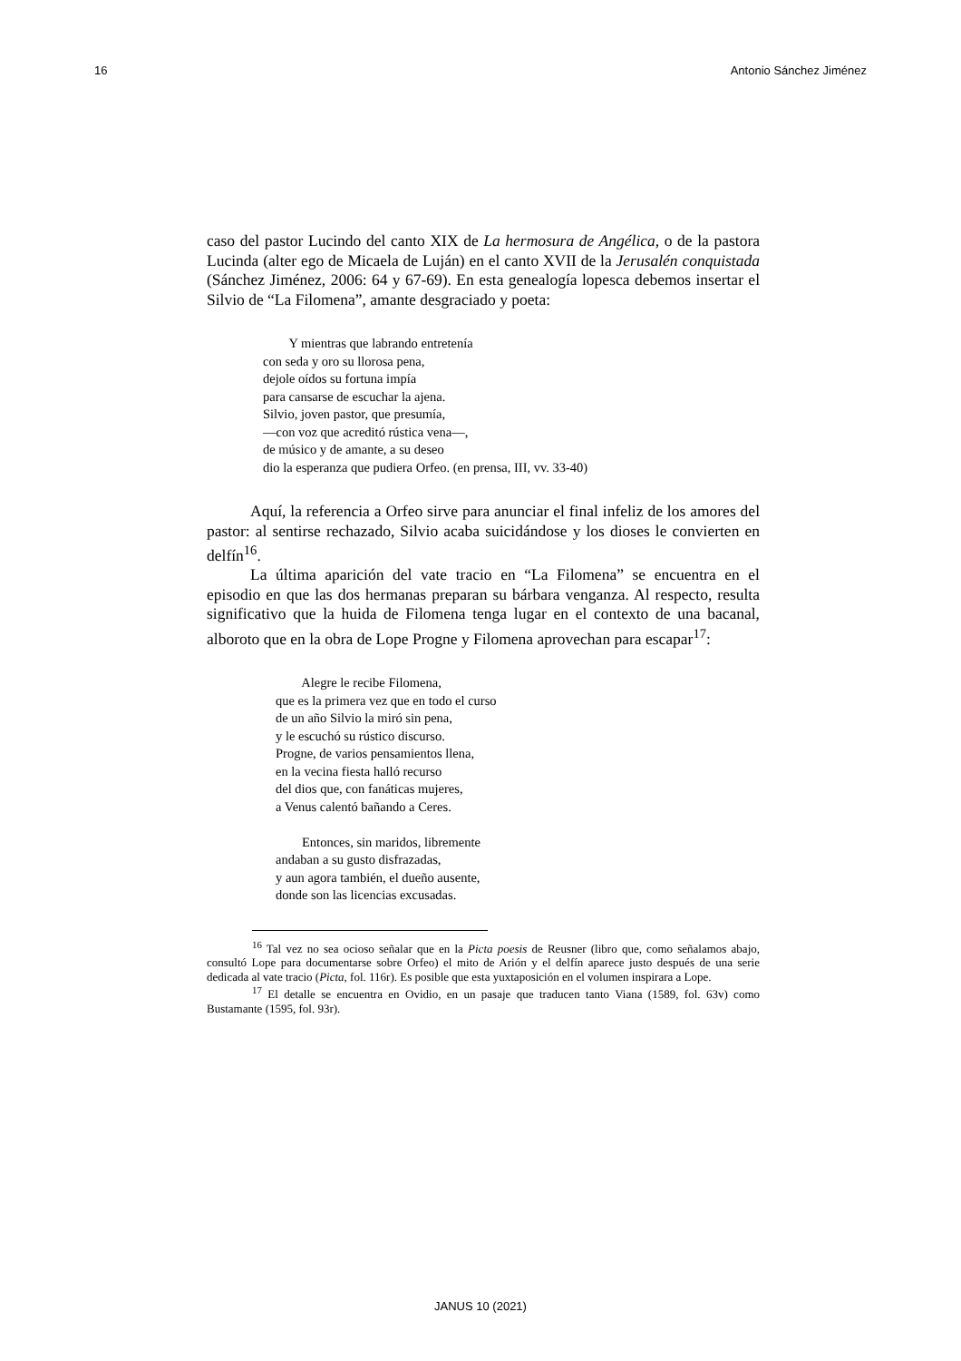16 Antonio Sánchez Jiménez
caso del pastor Lucindo del canto XIX de La hermosura de Angélica, o de la pastora Lucinda (alter ego de Micaela de Luján) en el canto XVII de la Jerusalén conquistada (Sánchez Jiménez, 2006: 64 y 67-69). En esta genealogía lopesca debemos insertar el Silvio de “La Filomena”, amante desgraciado y poeta:
Y mientras que labrando entretenía
con seda y oro su llorosa pena,
dejole oídos su fortuna impía
para cansarse de escuchar la ajena.
Silvio, joven pastor, que presumía,
—con voz que acreditó rústica vena—,
de músico y de amante, a su deseo
dio la esperanza que pudiera Orfeo. (en prensa, III, vv. 33-40)
Aquí, la referencia a Orfeo sirve para anunciar el final infeliz de los amores del pastor: al sentirse rechazado, Silvio acaba suicidándose y los dioses le convierten en delfín<sup>16</sup>.
La última aparición del vate tracio en “La Filomena” se encuentra en el episodio en que las dos hermanas preparan su bárbara venganza. Al respecto, resulta significativo que la huida de Filomena tenga lugar en el contexto de una bacanal, alboroto que en la obra de Lope Progne y Filomena aprovechan para escapar<sup>17</sup>:
Alegre le recibe Filomena,
que es la primera vez que en todo el curso
de un año Silvio la miró sin pena,
y le escuchó su rústico discurso.
Progne, de varios pensamientos llena,
en la vecina fiesta halló recurso
del dios que, con fanáticas mujeres,
a Venus calentó bañando a Ceres.
Entonces, sin maridos, libremente
andaban a su gusto disfrazadas,
y aun agora también, el dueño ausente,
donde son las licencias excusadas.
<sup>16</sup> Tal vez no sea ocioso señalar que en la Picta poesis de Reusner (libro que, como señalamos abajo, consultó Lope para documentarse sobre Orfeo) el mito de Arión y el delfín aparece justo después de una serie dedicada al vate tracio (Picta, fol. 116r). Es posible que esta yuxtaposición en el volumen inspirara a Lope.
<sup>17</sup> El detalle se encuentra en Ovidio, en un pasaje que traducen tanto Viana (1589, fol. 63v) como Bustamante (1595, fol. 93r).
JANUS 10 (2021)